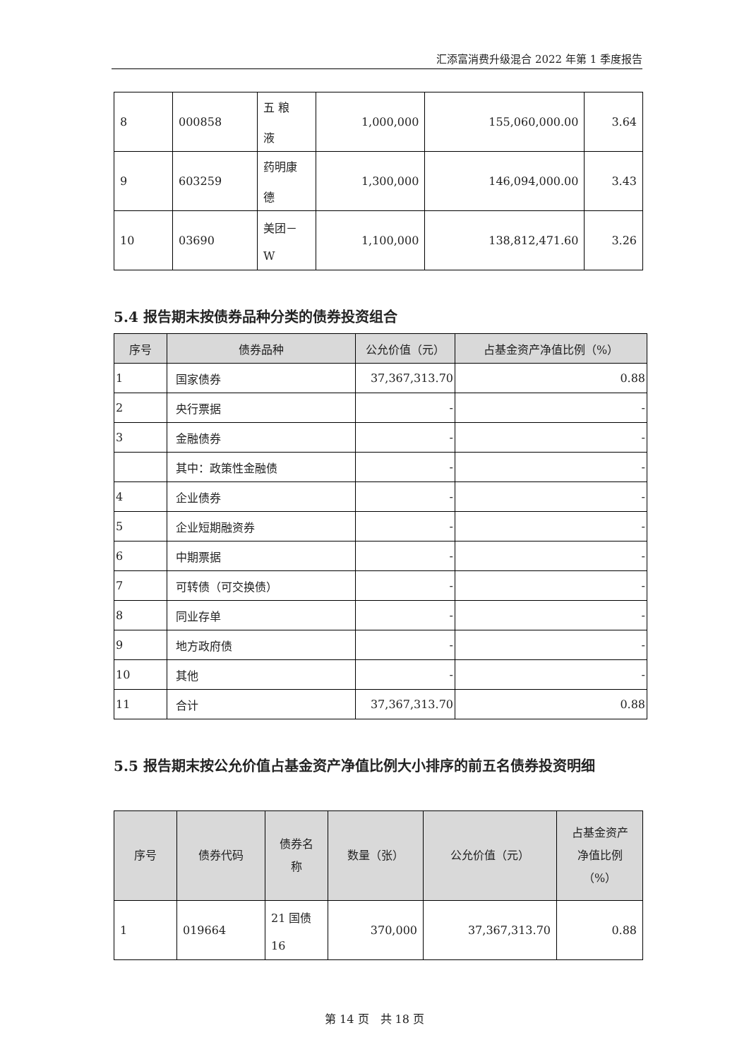汇添富消费升级混合 2022 年第 1 季度报告
| 8 | 000858 | 五 粮 液 | 1,000,000 | 155,060,000.00 | 3.64 |
| 9 | 603259 | 药明康 德 | 1,300,000 | 146,094,000.00 | 3.43 |
| 10 | 03690 | 美团－ W | 1,100,000 | 138,812,471.60 | 3.26 |
5.4 报告期末按债券品种分类的债券投资组合
| 序号 | 债券品种 | 公允价值（元） | 占基金资产净值比例（%） |
| --- | --- | --- | --- |
| 1 | 国家债券 | 37,367,313.70 | 0.88 |
| 2 | 央行票据 | - | - |
| 3 | 金融债券 | - | - |
| | 其中：政策性金融债 | - | - |
| 4 | 企业债券 | - | - |
| 5 | 企业短期融资券 | - | - |
| 6 | 中期票据 | - | - |
| 7 | 可转债（可交换债） | - | - |
| 8 | 同业存单 | - | - |
| 9 | 地方政府债 | - | - |
| 10 | 其他 | - | - |
| 11 | 合计 | 37,367,313.70 | 0.88 |
5.5 报告期末按公允价值占基金资产净值比例大小排序的前五名债券投资明细
| 序号 | 债券代码 | 债券名 称 | 数量（张） | 公允价值（元） | 占基金资产 净值比例 （%） |
| --- | --- | --- | --- | --- | --- |
| 1 | 019664 | 21 国债 16 | 370,000 | 37,367,313.70 | 0.88 |
第 14 页　共 18 页